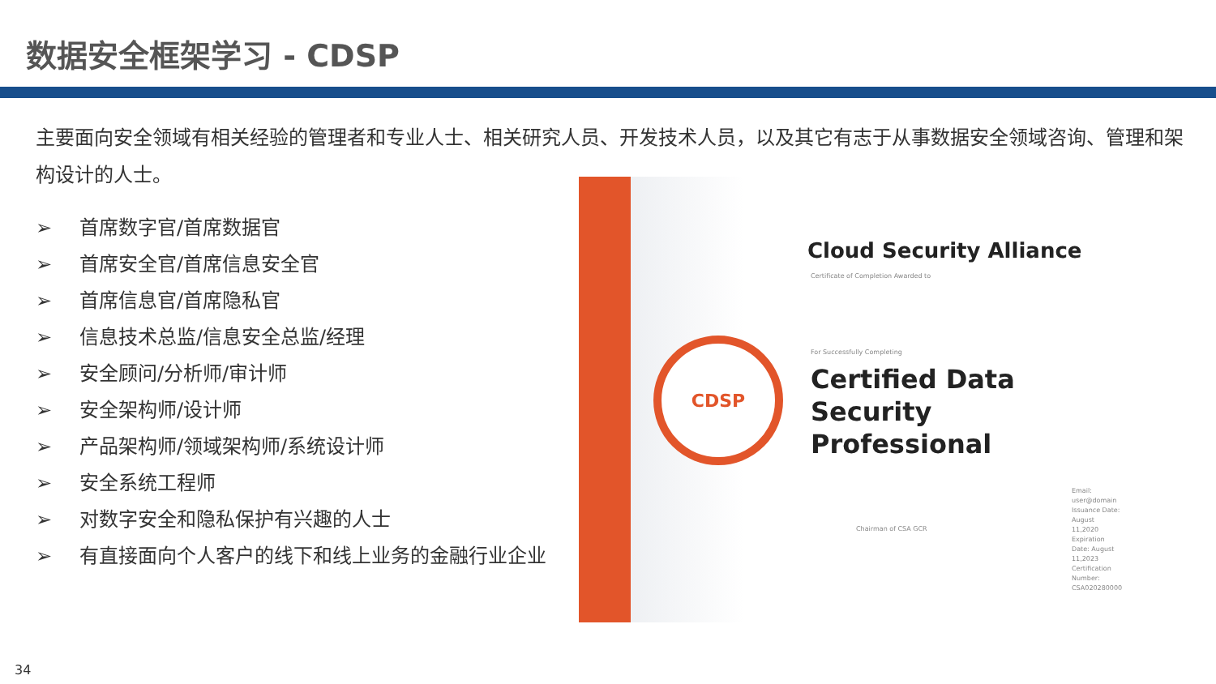数据安全框架学习 - CDSP
主要面向安全领域有相关经验的管理者和专业人士、相关研究人员、开发技术人员，以及其它有志于从事数据安全领域咨询、管理和架构设计的人士。
➢ 首席数字官/首席数据官
➢ 首席安全官/首席信息安全官
➢ 首席信息官/首席隐私官
➢ 信息技术总监/信息安全总监/经理
➢ 安全顾问/分析师/审计师
➢ 安全架构师/设计师
➢ 产品架构师/领域架构师/系统设计师
➢ 安全系统工程师
➢ 对数字安全和隐私保护有兴趣的人士
➢ 有直接面向个人客户的线下和线上业务的金融行业企业
CDSP
Cloud Security Alliance
Certificate of Completion Awarded to
For Successfully Completing
Certified Data Security
Professional
Chairman of CSA GCR
Email: user@domain
Issuance Date: August 11,2020
Expiration Date: August 11,2023
Certification Number: CSA020280000
34